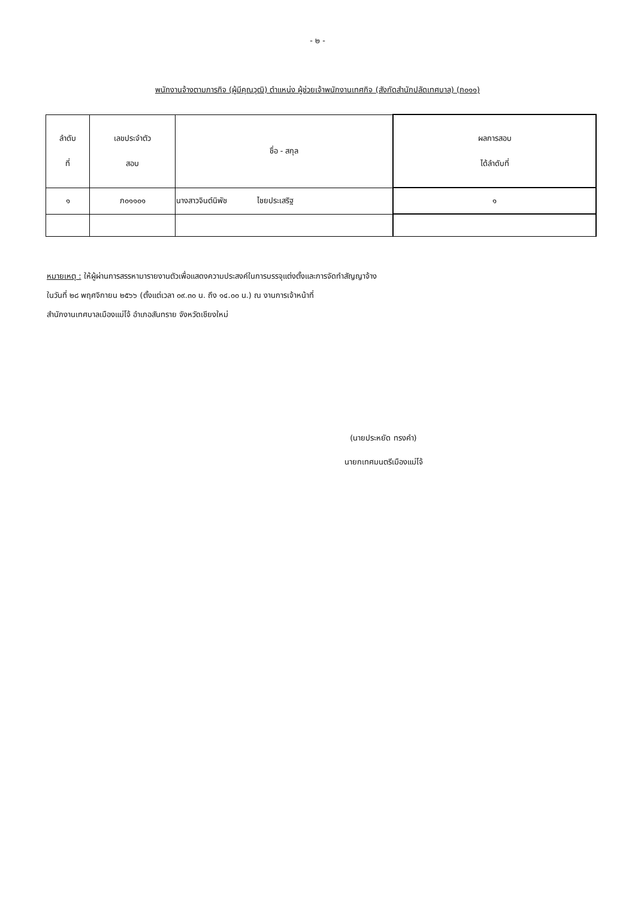- ๒ -
พนักงานจ้างตามภารกิจ (ผู้มีคุณวุฒิ) ตำแหน่ง ผู้ช่วยเจ้าพนักงานเทศกิจ (สังกัดสำนักปลัดเทศบาล) (ภ๐๑๑)
| ลำดับ ที่ | เลขประจำตัว สอบ | ชื่อ - สกุล | ผลการสอบ ได้ลำดับที่ |
| --- | --- | --- | --- |
| ๑ | ภ๐๑๑๐๑ | นางสาวจินต์นิพัช ไชยประเสริฐ | ๑ |
หมายเหตุ : ให้ผู้ผ่านการสรรหามารายงานตัวเพื่อแสดงความประสงค์ในการบรรจุแต่งตั้งและการจัดทำสัญญาจ้าง
ในวันที่ ๒๘ พฤศจิกายน ๒๕๖๖ (ตั้งแต่เวลา ๐๙.๓๐ น. ถึง ๑๔.๐๐ น.) ณ งานการเจ้าหน้าที่
สำนักงานเทศบาลเมืองแม่โจ้ อำเภอสันทราย จังหวัดเชียงใหม่
(นายประหยัด ทรงคำ)
นายกเทศมนตรีเมืองแม่โจ้